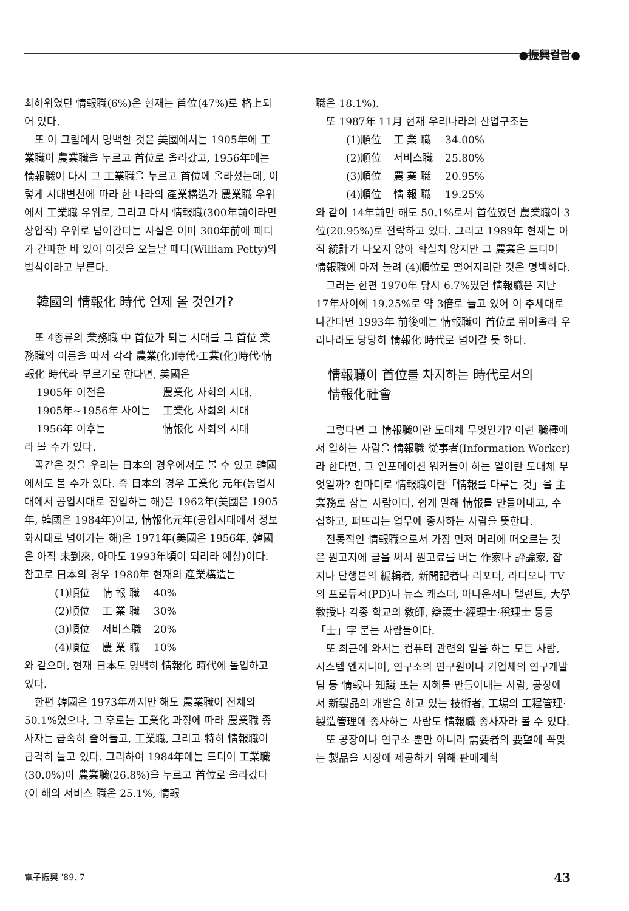●振興컬럼●
최하위였던 情報職(6%)은 현재는 首位(47%)로 格上되어 있다.
또 이 그림에서 명백한 것은 美國에서는 1905年에 工業職이 農業職을 누르고 首位로 올라갔고, 1956年에는 情報職이 다시 그 工業職을 누르고 首位에 올라섰는데, 이렇게 시대변천에 따라 한 나라의 產業構造가 農業職 우위에서 工業職 우위로, 그리고 다시 情報職(300年前이라면 상업직) 우위로 넘어간다는 사실은 이미 300年前에 페티가 간파한 바 있어 이것을 오늘날 페티(William Petty)의 법칙이라고 부른다.
韓國의 情報化 時代 언제 올 것인가?
또 4종류의 業務職 中 首位가 되는 시대를 그 首位 業務職의 이름을 따서 각각 農業(化)時代·工業(化)時代·情報化 時代라 부르기로 한다면, 美國은
| 1905年 이전은 | 農業化 사회의 시대. |
| 1905年~1956年 사이는 | 工業化 사회의 시대 |
| 1956年 이후는 | 情報化 사회의 시대 |
라 볼 수가 있다.
꼭같은 것을 우리는 日本의 경우에서도 볼 수 있고 韓國에서도 볼 수가 있다. 즉 日本의 경우 工業化 元年(농업시대에서 공업시대로 진입하는 해)은 1962年(美國은 1905年, 韓國은 1984年)이고, 情報化元年(공업시대에서 정보화시대로 넘어가는 해)은 1971年(美國은 1956年, 韓國은 아직 未到來, 아마도 1993年頃이 되리라 예상)이다. 참고로 日本의 경우 1980年 현재의 產業構造는
| (1)順位 | 情 報 職 | 40% |
| (2)順位 | 工 業 職 | 30% |
| (3)順位 | 서비스職 | 20% |
| (4)順位 | 農 業 職 | 10% |
와 같으며, 현재 日本도 명백히 情報化 時代에 돌입하고 있다.
한편 韓國은 1973年까지만 해도 農業職이 전체의 50.1%였으나, 그 후로는 工業化 과정에 따라 農業職 종사자는 급속히 줄어들고, 工業職, 그리고 特히 情報職이 급격히 늘고 있다. 그리하여 1984年에는 드디어 工業職(30.0%)이 農業職(26.8%)을 누르고 首位로 올라갔다(이 해의 서비스 職은 25.1%, 情報
職은 18.1%).
또 1987年 11月 현재 우리나라의 산업구조는
| (1)順位 | 工 業 職 | 34.00% |
| (2)順位 | 서비스職 | 25.80% |
| (3)順位 | 農 業 職 | 20.95% |
| (4)順位 | 情 報 職 | 19.25% |
와 같이 14年前만 해도 50.1%로서 首位였던 農業職이 3位(20.95%)로 전락하고 있다. 그리고 1989年 현재는 아직 統計가 나오지 않아 확실치 않지만 그 農業은 드디어 情報職에 마저 눌려 (4)順位로 떨어지리란 것은 명백하다.
그러는 한편 1970年 당시 6.7%였던 情報職은 지난 17年사이에 19.25%로 약 3倍로 늘고 있어 이 추세대로 나간다면 1993年 前後에는 情報職이 首位로 뛰어올라 우리나라도 당당히 情報化 時代로 넘어갈 듯 하다.
情報職이 首位를 차지하는 時代로서의
情報化社會
그렇다면 그 情報職이란 도대체 무엇인가? 이런 職種에서 일하는 사람을 情報職 從事者(Information Worker)라 한다면, 그 인포메이션 워커들이 하는 일이란 도대체 무엇일까? 한마디로 情報職이란「情報를 다루는 것」을 主業務로 삼는 사람이다. 쉽게 말해 情報를 만들어내고, 수집하고, 퍼뜨리는 업무에 종사하는 사람을 뜻한다.
전통적인 情報職으로서 가장 먼저 머리에 떠오르는 것은 원고지에 글을 써서 원고료를 버는 作家나 評論家, 잡지나 단행본의 編輯者, 新聞記者나 리포터, 라디오나 TV의 프로듀서(PD)나 뉴스 캐스터, 아나운서나 탤런트, 大學敎授나 각종 학교의 敎師, 辯護士·經理士·稅理士 등등「士」字 붙는 사람들이다.
또 최근에 와서는 컴퓨터 관련의 일을 하는 모든 사람, 시스템 엔지니어, 연구소의 연구원이나 기업체의 연구개발팀 등 情報나 知識 또는 지혜를 만들어내는 사람, 공장에서 新製品의 개발을 하고 있는 技術者, 工場의 工程管理·製造管理에 종사하는 사람도 情報職 종사자라 볼 수 있다.
또 공장이나 연구소 뿐만 아니라 需要者의 要望에 꼭맞는 製品을 시장에 제공하기 위해 판매계획
電子振興 '89. 7 43